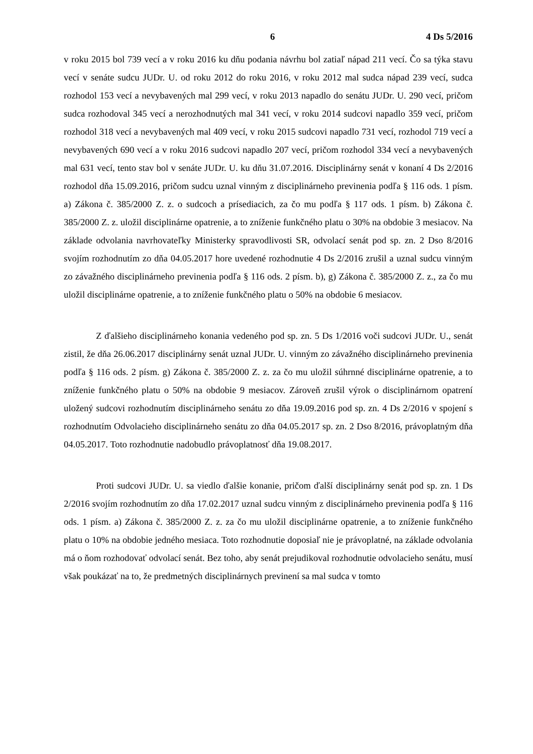6 4 Ds 5/2016
v roku 2015 bol 739 vecí a v roku 2016 ku dňu podania návrhu bol zatiaľ nápad 211 vecí. Čo sa týka stavu vecí v senáte sudcu JUDr. U. od roku 2012 do roku 2016, v roku 2012 mal sudca nápad 239 vecí, sudca rozhodol 153 vecí a nevybavených mal 299 vecí, v roku 2013 napadlo do senátu JUDr. U. 290 vecí, pričom sudca rozhodoval 345 vecí a nerozhodnutých mal 341 vecí, v roku 2014 sudcovi napadlo 359 vecí, pričom rozhodol 318 vecí a nevybavených mal 409 vecí, v roku 2015 sudcovi napadlo 731 vecí, rozhodol 719 vecí a nevybavených 690 vecí a v roku 2016 sudcovi napadlo 207 vecí, pričom rozhodol 334 vecí a nevybavených mal 631 vecí, tento stav bol v senáte JUDr. U. ku dňu 31.07.2016. Disciplinárny senát v konaní 4 Ds 2/2016 rozhodol dňa 15.09.2016, pričom sudcu uznal vinným z disciplinárneho previnenia podľa § 116 ods. 1 písm. a) Zákona č. 385/2000 Z. z. o sudcoch a prísediacich, za čo mu podľa § 117 ods. 1 písm. b) Zákona č. 385/2000 Z. z. uložil disciplinárne opatrenie, a to zníženie funkčného platu o 30% na obdobie 3 mesiacov. Na základe odvolania navrhovateľky Ministerky spravodlivosti SR, odvolací senát pod sp. zn. 2 Dso 8/2016 svojím rozhodnutím zo dňa 04.05.2017 hore uvedené rozhodnutie 4 Ds 2/2016 zrušil a uznal sudcu vinným zo závažného disciplinárneho previnenia podľa § 116 ods. 2 písm. b), g) Zákona č. 385/2000 Z. z., za čo mu uložil disciplinárne opatrenie, a to zníženie funkčného platu o 50% na obdobie 6 mesiacov.
Z ďalšieho disciplinárneho konania vedeného pod sp. zn. 5 Ds 1/2016 voči sudcovi JUDr. U., senát zistil, že dňa 26.06.2017 disciplinárny senát uznal JUDr. U. vinným zo závažného disciplinárneho previnenia podľa § 116 ods. 2 písm. g) Zákona č. 385/2000 Z. z. za čo mu uložil súhrnné disciplinárne opatrenie, a to zníženie funkčného platu o 50% na obdobie 9 mesiacov. Zároveň zrušil výrok o disciplinárnom opatrení uložený sudcovi rozhodnutím disciplinárneho senátu zo dňa 19.09.2016 pod sp. zn. 4 Ds 2/2016 v spojení s rozhodnutím Odvolacieho disciplinárneho senátu zo dňa 04.05.2017 sp. zn. 2 Dso 8/2016, právoplatným dňa 04.05.2017. Toto rozhodnutie nadobudlo právoplatnosť dňa 19.08.2017.
Proti sudcovi JUDr. U. sa viedlo ďalšie konanie, pričom ďalší disciplinárny senát pod sp. zn. 1 Ds 2/2016 svojím rozhodnutím zo dňa 17.02.2017 uznal sudcu vinným z disciplinárneho previnenia podľa § 116 ods. 1 písm. a) Zákona č. 385/2000 Z. z. za čo mu uložil disciplinárne opatrenie, a to zníženie funkčného platu o 10% na obdobie jedného mesiaca. Toto rozhodnutie doposiaľ nie je právoplatné, na základe odvolania má o ňom rozhodovať odvolací senát. Bez toho, aby senát prejudikoval rozhodnutie odvolacieho senátu, musí však poukázať na to, že predmetných disciplinárnych previnení sa mal sudca v tomto